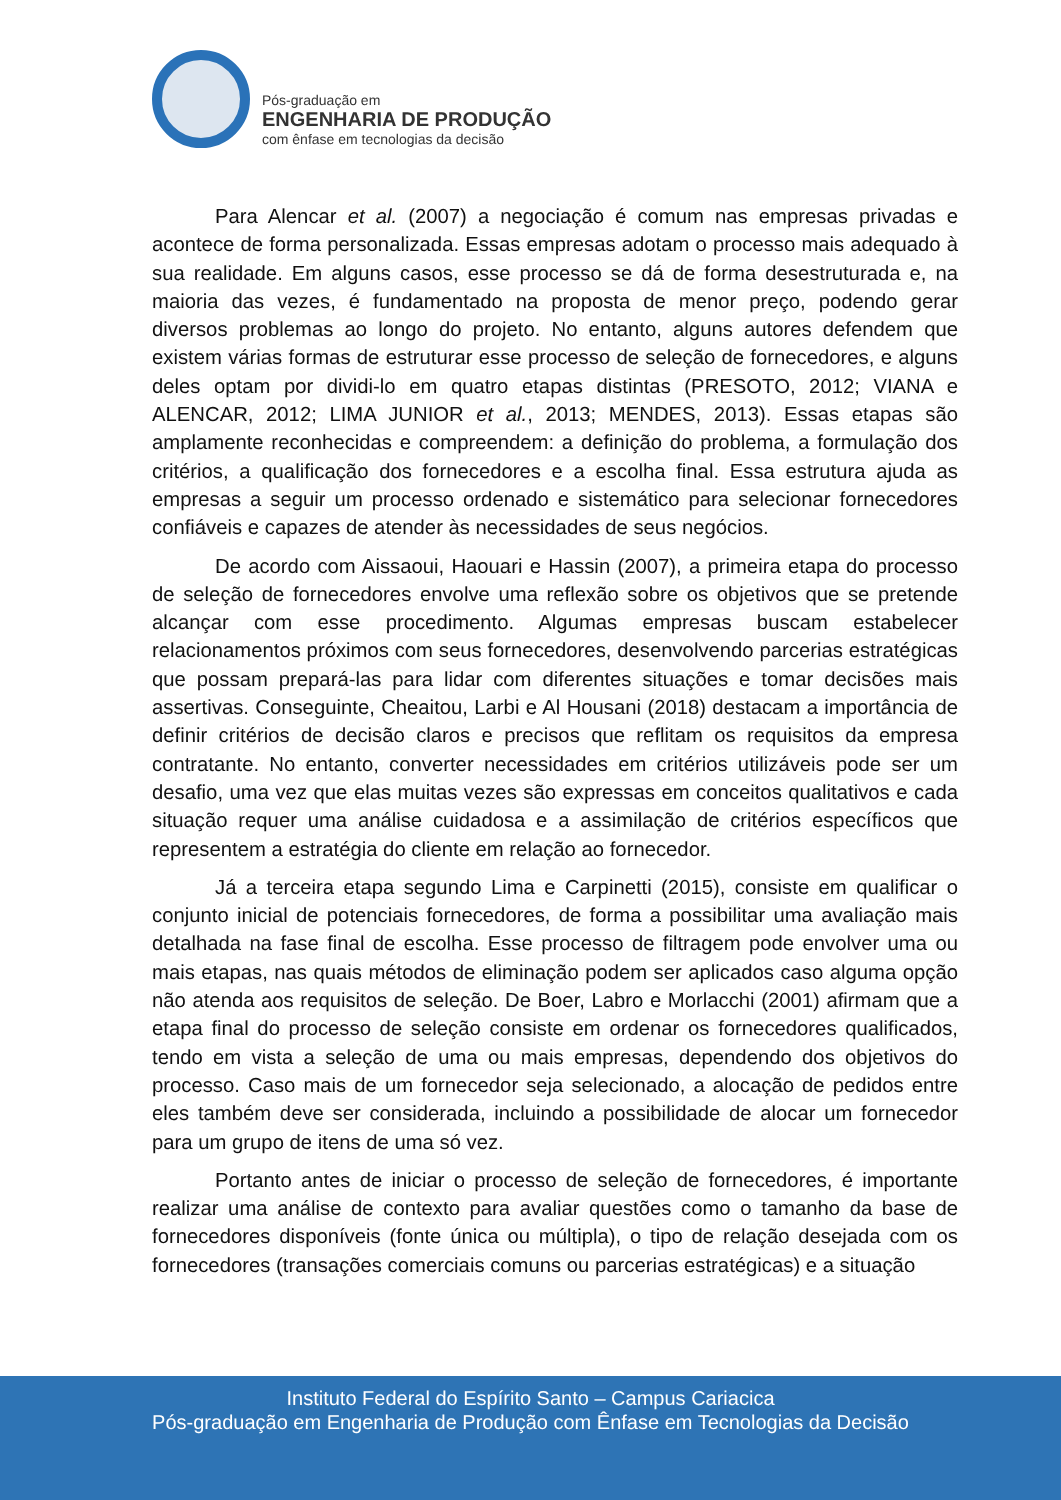Pós-graduação em
ENGENHARIA DE PRODUÇÃO
com ênfase em tecnologias da decisão
Para Alencar et al. (2007) a negociação é comum nas empresas privadas e acontece de forma personalizada. Essas empresas adotam o processo mais adequado à sua realidade. Em alguns casos, esse processo se dá de forma desestruturada e, na maioria das vezes, é fundamentado na proposta de menor preço, podendo gerar diversos problemas ao longo do projeto. No entanto, alguns autores defendem que existem várias formas de estruturar esse processo de seleção de fornecedores, e alguns deles optam por dividi-lo em quatro etapas distintas (PRESOTO, 2012; VIANA e ALENCAR, 2012; LIMA JUNIOR et al., 2013; MENDES, 2013). Essas etapas são amplamente reconhecidas e compreendem: a definição do problema, a formulação dos critérios, a qualificação dos fornecedores e a escolha final. Essa estrutura ajuda as empresas a seguir um processo ordenado e sistemático para selecionar fornecedores confiáveis e capazes de atender às necessidades de seus negócios.
De acordo com Aissaoui, Haouari e Hassin (2007), a primeira etapa do processo de seleção de fornecedores envolve uma reflexão sobre os objetivos que se pretende alcançar com esse procedimento. Algumas empresas buscam estabelecer relacionamentos próximos com seus fornecedores, desenvolvendo parcerias estratégicas que possam prepará-las para lidar com diferentes situações e tomar decisões mais assertivas. Conseguinte, Cheaitou, Larbi e Al Housani (2018) destacam a importância de definir critérios de decisão claros e precisos que reflitam os requisitos da empresa contratante. No entanto, converter necessidades em critérios utilizáveis pode ser um desafio, uma vez que elas muitas vezes são expressas em conceitos qualitativos e cada situação requer uma análise cuidadosa e a assimilação de critérios específicos que representem a estratégia do cliente em relação ao fornecedor.
Já a terceira etapa segundo Lima e Carpinetti (2015), consiste em qualificar o conjunto inicial de potenciais fornecedores, de forma a possibilitar uma avaliação mais detalhada na fase final de escolha. Esse processo de filtragem pode envolver uma ou mais etapas, nas quais métodos de eliminação podem ser aplicados caso alguma opção não atenda aos requisitos de seleção. De Boer, Labro e Morlacchi (2001) afirmam que a etapa final do processo de seleção consiste em ordenar os fornecedores qualificados, tendo em vista a seleção de uma ou mais empresas, dependendo dos objetivos do processo. Caso mais de um fornecedor seja selecionado, a alocação de pedidos entre eles também deve ser considerada, incluindo a possibilidade de alocar um fornecedor para um grupo de itens de uma só vez.
Portanto antes de iniciar o processo de seleção de fornecedores, é importante realizar uma análise de contexto para avaliar questões como o tamanho da base de fornecedores disponíveis (fonte única ou múltipla), o tipo de relação desejada com os fornecedores (transações comerciais comuns ou parcerias estratégicas) e a situação
Instituto Federal do Espírito Santo – Campus Cariacica
Pós-graduação em Engenharia de Produção com Ênfase em Tecnologias da Decisão